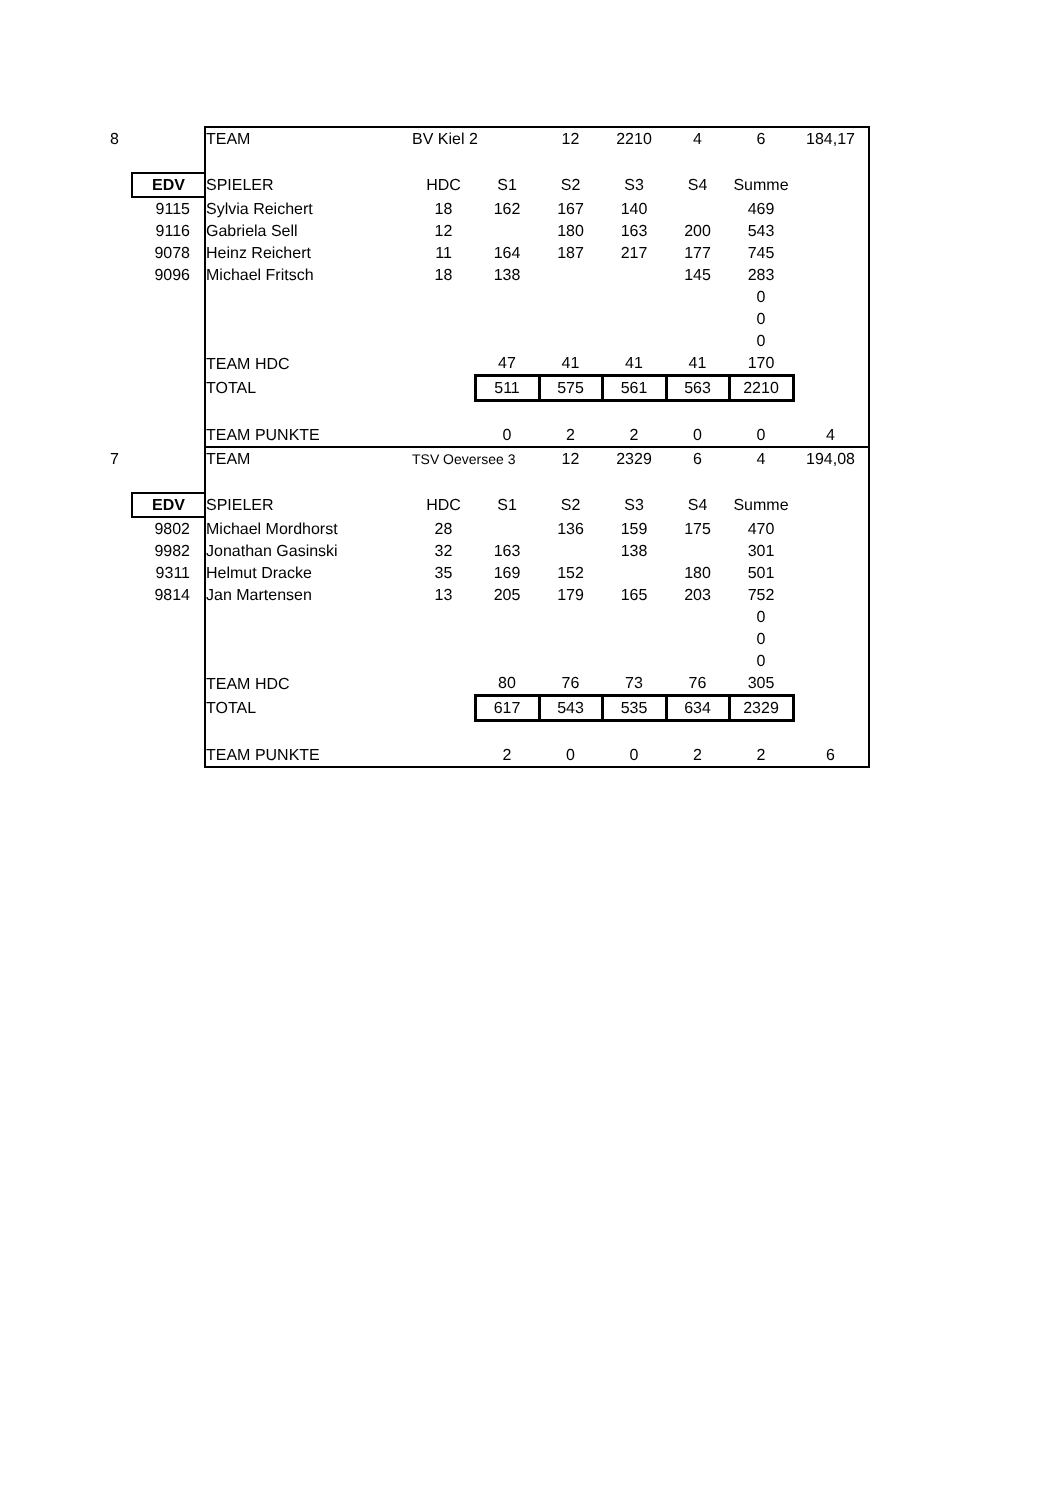| 8 | | TEAM | BV Kiel 2 | | 12 | 2210 | 4 | 6 | 184,17 |
| | EDV | SPIELER | HDC | S1 | S2 | S3 | S4 | Summe | |
| | 9115 | Sylvia Reichert | 18 | 162 | 167 | 140 | | 469 | |
| | 9116 | Gabriela Sell | 12 | | 180 | 163 | 200 | 543 | |
| | 9078 | Heinz Reichert | 11 | 164 | 187 | 217 | 177 | 745 | |
| | 9096 | Michael Fritsch | 18 | 138 | | | 145 | 283 | |
| | | | | | | | | 0 | |
| | | | | | | | | 0 | |
| | | | | | | | | 0 | |
| | | TEAM HDC | | 47 | 41 | 41 | 41 | 170 | |
| | | TOTAL | | 511 | 575 | 561 | 563 | 2210 | |
| | | TEAM PUNKTE | | 0 | 2 | 2 | 0 | 0 | 4 |
| 7 | | TEAM | TSV Oeversee 3 | | 12 | 2329 | 6 | 4 | 194,08 |
| | EDV | SPIELER | HDC | S1 | S2 | S3 | S4 | Summe | |
| | 9802 | Michael Mordhorst | 28 | | 136 | 159 | 175 | 470 | |
| | 9982 | Jonathan Gasinski | 32 | 163 | | 138 | | 301 | |
| | 9311 | Helmut Dracke | 35 | 169 | 152 | | 180 | 501 | |
| | 9814 | Jan Martensen | 13 | 205 | 179 | 165 | 203 | 752 | |
| | | | | | | | | 0 | |
| | | | | | | | | 0 | |
| | | | | | | | | 0 | |
| | | TEAM HDC | | 80 | 76 | 73 | 76 | 305 | |
| | | TOTAL | | 617 | 543 | 535 | 634 | 2329 | |
| | | TEAM PUNKTE | | 2 | 0 | 0 | 2 | 2 | 6 |